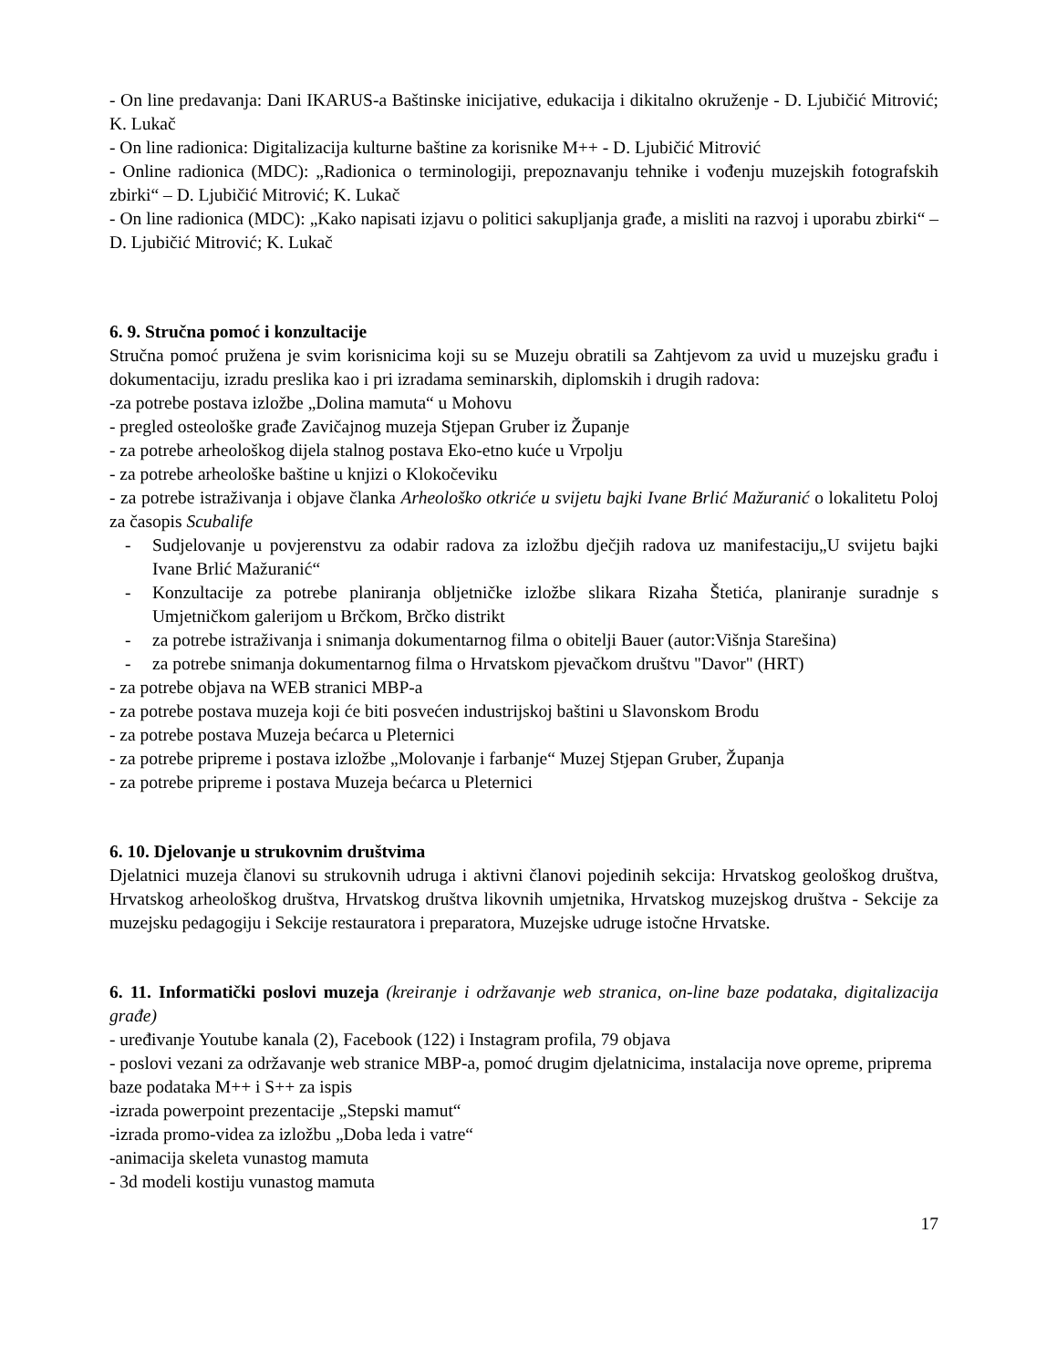- On line predavanja: Dani IKARUS-a Baštinske inicijative, edukacija i dikitalno okruženje - D. Ljubičić Mitrović; K. Lukač
- On line radionica: Digitalizacija kulturne baštine za korisnike M++ - D. Ljubičić Mitrović
- Online radionica (MDC): „Radionica o terminologiji, prepoznavanju tehnike i vođenju muzejskih fotografskih zbirki“ – D. Ljubičić Mitrović; K. Lukač
- On line radionica (MDC): „Kako napisati izjavu o politici sakupljanja građe, a misliti na razvoj i uporabu zbirki“ – D. Ljubičić Mitrović; K. Lukač
6. 9. Stručna pomoć i konzultacije
Stručna pomoć pružena je svim korisnicima koji su se Muzeju obratili sa Zahtjevom za uvid u muzejsku građu i dokumentaciju, izradu preslika kao i pri izradama seminarskih, diplomskih i drugih radova:
-za potrebe postava izložbe „Dolina mamuta“ u Mohovu
- pregled osteološke građe Zavičajnog muzeja Stjepan Gruber iz Županje
- za potrebe arheološkog dijela stalnog postava Eko-etno kuće u Vrpolju
- za potrebe arheološke baštine u knjizi o Klokočeviku
- za potrebe istraživanja i objave članka Arheološko otkriće u svijetu bajki Ivane Brlić Mažuranić o lokalitetu Poloj za časopis Scubalife
- Sudjelovanje u povjerenstvu za odabir radova za izložbu dječjih radova uz manifestaciju„U svijetu bajki Ivane Brlić Mažuranić“
- Konzultacije za potrebe planiranja obljetničke izložbe slikara Rizaha Štetića, planiranje suradnje s Umjetničkom galerijom u Brčkom, Brčko distrikt
- za potrebe istraživanja i snimanja dokumentarnog filma o obitelji Bauer (autor:Višnja Starešina)
- za potrebe snimanja dokumentarnog filma o Hrvatskom pjevačkom društvu "Davor" (HRT)
- za potrebe objava na WEB stranici MBP-a
- za potrebe postava muzeja koji će biti posvećen industrijskoj baštini u Slavonskom Brodu
- za potrebe postava Muzeja bećarca u Pleternici
- za potrebe pripreme i postava izložbe „Molovanje i farbanje“ Muzej Stjepan Gruber, Županja
- za potrebe pripreme i postava Muzeja bećarca u Pleternici
6. 10. Djelovanje u strukovnim društvima
Djelatnici muzeja članovi su strukovnih udruga i aktivni članovi pojedinih sekcija: Hrvatskog geološkog društva, Hrvatskog arheološkog društva, Hrvatskog društva likovnih umjetnika, Hrvatskog muzejskog društva - Sekcije za muzejsku pedagogiju i Sekcije restauratora i preparatora, Muzejske udruge istočne Hrvatske.
6. 11. Informatički poslovi muzeja (kreiranje i održavanje web stranica, on-line baze podataka, digitalizacija građe)
- uređivanje Youtube kanala (2), Facebook (122) i Instagram profila, 79 objava
- poslovi vezani za održavanje web stranice MBP-a, pomoć drugim djelatnicima, instalacija nove opreme, priprema baze podataka M++ i S++ za ispis
-izrada powerpoint prezentacije „Stepski mamut“
-izrada promo-videa za izložbu „Doba leda i vatre“
-animacija skeleta vunastog mamuta
- 3d modeli kostiju vunastog mamuta
17